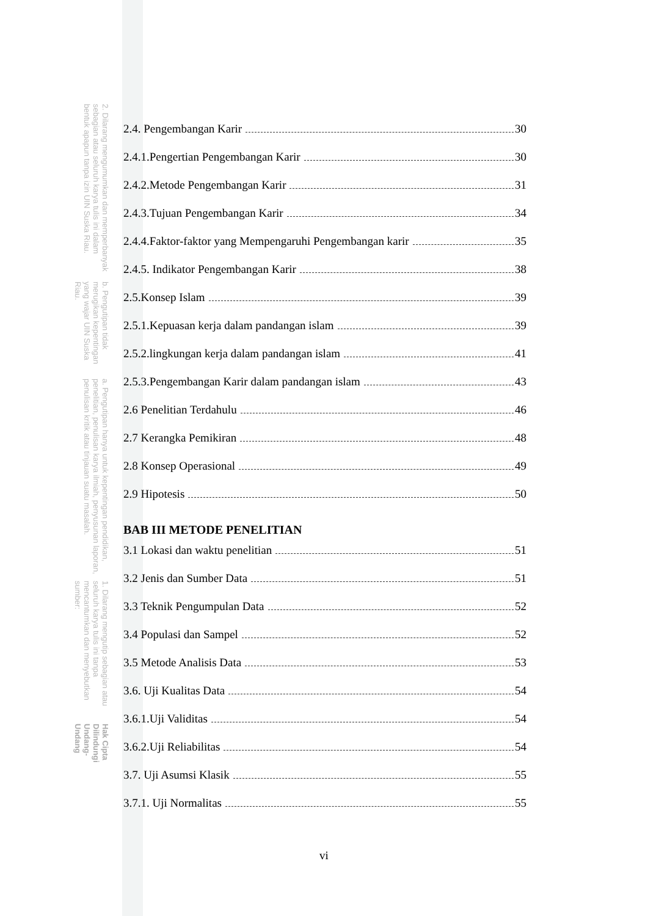Hak Cipta Dilindungi Undang-Undang
1. Dilarang mengutip sebagian atau seluruh karya tulis ini tanpa mencantumkan dan menyebutkan sumber:
a. Pengutipan hanya untuk kepentingan pendidikan, penelitian, penulisan karya ilmiah, penyusunan laporan, penulisan kritik atau tinjauan suatu masalah.
b. Pengutipan tidak merugikan kepentingan yang wajar UIN Suska Riau.
2. Dilarang mengumumkan dan memperbanyak sebagian atau seluruh karya tulis ini dalam bentuk apapun tanpa izin UIN Suska Riau.
2.4. Pengembangan Karir 30
2.4.1.Pengertian Pengembangan Karir 30
2.4.2.Metode Pengembangan Karir 31
2.4.3.Tujuan Pengembangan Karir 34
2.4.4.Faktor-faktor yang Mempengaruhi Pengembangan karir 35
2.4.5. Indikator Pengembangan Karir 38
2.5.Konsep Islam 39
2.5.1.Kepuasan kerja dalam pandangan islam 39
2.5.2.lingkungan kerja dalam pandangan islam 41
2.5.3.Pengembangan Karir dalam pandangan islam 43
2.6 Penelitian Terdahulu 46
2.7 Kerangka Pemikiran 48
2.8 Konsep Operasional 49
2.9 Hipotesis 50
BAB III METODE PENELITIAN
3.1 Lokasi dan waktu penelitian 51
3.2 Jenis dan Sumber Data 51
3.3 Teknik Pengumpulan Data 52
3.4 Populasi dan Sampel 52
3.5 Metode Analisis Data 53
3.6. Uji Kualitas Data 54
3.6.1.Uji Validitas 54
3.6.2.Uji Reliabilitas 54
3.7. Uji Asumsi Klasik 55
3.7.1. Uji Normalitas 55
vi